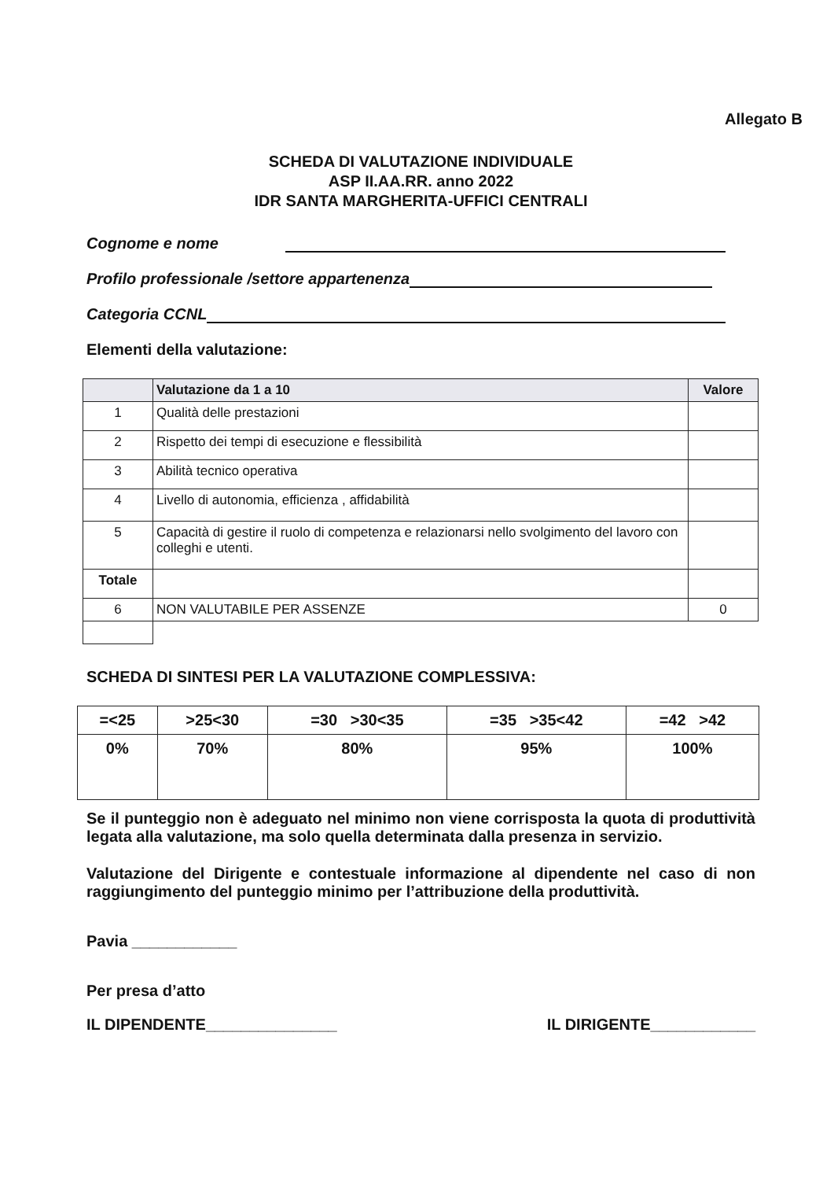Allegato B
SCHEDA DI VALUTAZIONE INDIVIDUALE
ASP II.AA.RR. anno 2022
IDR SANTA MARGHERITA-UFFICI CENTRALI
Cognome e nome
Profilo professionale /settore appartenenza
Categoria CCNL
Elementi della valutazione:
| | Valutazione da 1 a 10 | Valore |
| --- | --- | --- |
| 1 | Qualità delle prestazioni | |
| 2 | Rispetto dei tempi di esecuzione e flessibilità | |
| 3 | Abilità tecnico operativa | |
| 4 | Livello di autonomia, efficienza , affidabilità | |
| 5 | Capacità di gestire il ruolo di competenza e relazionarsi nello svolgimento del lavoro con colleghi e utenti. | |
| Totale | | |
| 6 | NON VALUTABILE PER ASSENZE | 0 |
SCHEDA DI SINTESI PER LA VALUTAZIONE COMPLESSIVA:
| =<25 | >25<30 | =30 >30<35 | =35 >35<42 | =42 >42 |
| 0% | 70% | 80% | 95% | 100% |
Se il punteggio non è adeguato nel minimo non viene corrisposta la quota di produttività legata alla valutazione, ma solo quella determinata dalla presenza in servizio.
Valutazione del Dirigente e contestuale informazione al dipendente nel caso di non raggiungimento del punteggio minimo per l’attribuzione della produttività.
Pavia ____________
Per presa d’atto
IL DIPENDENTE_______________ IL DIRIGENTE____________